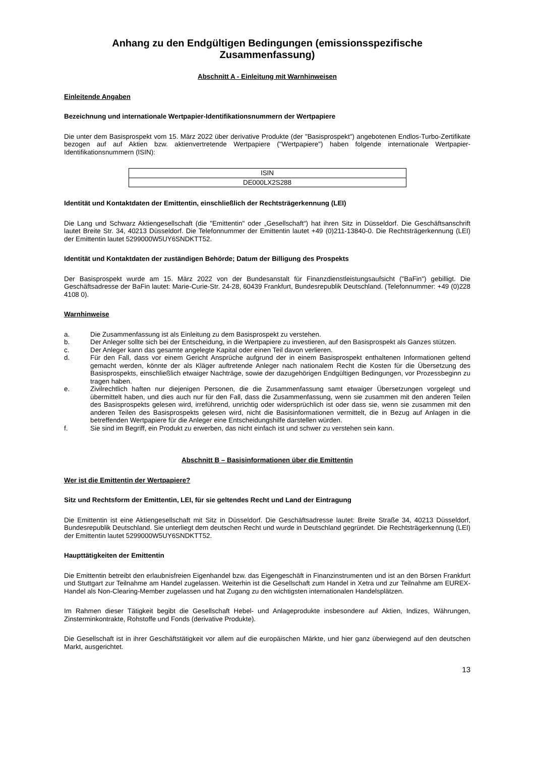Anhang zu den Endgültigen Bedingungen (emissionsspezifische
Zusammenfassung)
Abschnitt A - Einleitung mit Warnhinweisen
Einleitende Angaben
Bezeichnung und internationale Wertpapier-Identifikationsnummern der Wertpapiere
Die unter dem Basisprospekt vom 15. März 2022 über derivative Produkte (der "Basisprospekt") angebotenen Endlos-Turbo-Zertifikate bezogen auf auf Aktien bzw. aktienvertretende Wertpapiere ("Wertpapiere") haben folgende internationale Wertpapier-Identifikationsnummern (ISIN):
| ISIN |
| --- |
| DE000LX2S288 |
Identität und Kontaktdaten der Emittentin, einschließlich der Rechtsträgerkennung (LEI)
Die Lang und Schwarz Aktiengesellschaft (die "Emittentin" oder „Gesellschaft“) hat ihren Sitz in Düsseldorf. Die Geschäftsanschrift lautet Breite Str. 34, 40213 Düsseldorf. Die Telefonnummer der Emittentin lautet +49 (0)211-13840-0. Die Rechtsträgerkennung (LEI) der Emittentin lautet 5299000W5UY6SNDKTT52.
Identität und Kontaktdaten der zuständigen Behörde; Datum der Billigung des Prospekts
Der Basisprospekt wurde am 15. März 2022 von der Bundesanstalt für Finanzdienstleistungsaufsicht ("BaFin") gebilligt. Die Geschäftsadresse der BaFin lautet: Marie-Curie-Str. 24-28, 60439 Frankfurt, Bundesrepublik Deutschland. (Telefonnummer: +49 (0)228 4108 0).
Warnhinweise
a. Die Zusammenfassung ist als Einleitung zu dem Basisprospekt zu verstehen.
b. Der Anleger sollte sich bei der Entscheidung, in die Wertpapiere zu investieren, auf den Basisprospekt als Ganzes stützen.
c. Der Anleger kann das gesamte angelegte Kapital oder einen Teil davon verlieren.
d. Für den Fall, dass vor einem Gericht Ansprüche aufgrund der in einem Basisprospekt enthaltenen Informationen geltend gemacht werden, könnte der als Kläger auftretende Anleger nach nationalem Recht die Kosten für die Übersetzung des Basisprospekts, einschließlich etwaiger Nachträge, sowie der dazugehörigen Endgültigen Bedingungen, vor Prozessbeginn zu tragen haben.
e. Zivilrechtlich haften nur diejenigen Personen, die die Zusammenfassung samt etwaiger Übersetzungen vorgelegt und übermittelt haben, und dies auch nur für den Fall, dass die Zusammenfassung, wenn sie zusammen mit den anderen Teilen des Basisprospekts gelesen wird, irreführend, unrichtig oder widersprüchlich ist oder dass sie, wenn sie zusammen mit den anderen Teilen des Basisprospekts gelesen wird, nicht die Basisinformationen vermittelt, die in Bezug auf Anlagen in die betreffenden Wertpapiere für die Anleger eine Entscheidungshilfe darstellen würden.
f. Sie sind im Begriff, ein Produkt zu erwerben, das nicht einfach ist und schwer zu verstehen sein kann.
Abschnitt B – Basisinformationen über die Emittentin
Wer ist die Emittentin der Wertpapiere?
Sitz und Rechtsform der Emittentin, LEI, für sie geltendes Recht und Land der Eintragung
Die Emittentin ist eine Aktiengesellschaft mit Sitz in Düsseldorf. Die Geschäftsadresse lautet: Breite Straße 34, 40213 Düsseldorf, Bundesrepublik Deutschland. Sie unterliegt dem deutschen Recht und wurde in Deutschland gegründet. Die Rechtsträgerkennung (LEI) der Emittentin lautet 5299000W5UY6SNDKTT52.
Haupttätigkeiten der Emittentin
Die Emittentin betreibt den erlaubnisfreien Eigenhandel bzw. das Eigengeschäft in Finanzinstrumenten und ist an den Börsen Frankfurt und Stuttgart zur Teilnahme am Handel zugelassen. Weiterhin ist die Gesellschaft zum Handel in Xetra und zur Teilnahme am EUREX-Handel als Non-Clearing-Member zugelassen und hat Zugang zu den wichtigsten internationalen Handelsplätzen.
Im Rahmen dieser Tätigkeit begibt die Gesellschaft Hebel- und Anlageprodukte insbesondere auf Aktien, Indizes, Währungen, Zinsterminkontrakte, Rohstoffe und Fonds (derivative Produkte).
Die Gesellschaft ist in ihrer Geschäftstätigkeit vor allem auf die europäischen Märkte, und hier ganz überwiegend auf den deutschen Markt, ausgerichtet.
13